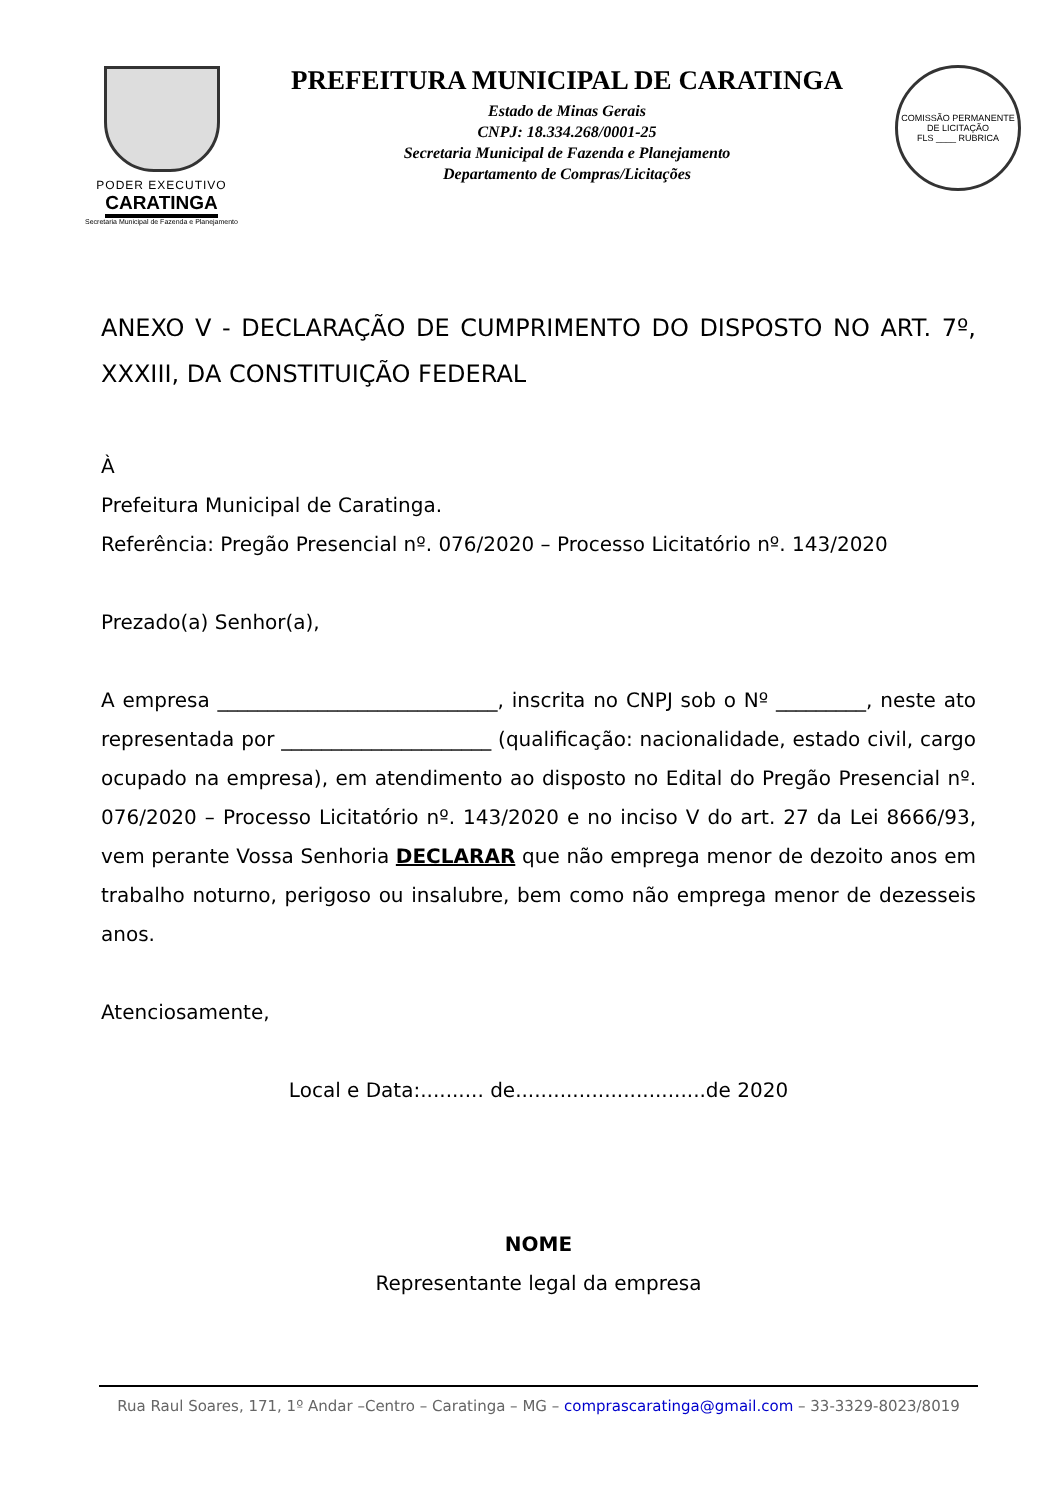PODER EXECUTIVO
CARATINGA
Secretaria Municipal de Fazenda e Planejamento
PREFEITURA MUNICIPAL DE CARATINGA
Estado de Minas Gerais
CNPJ: 18.334.268/0001-25
Secretaria Municipal de Fazenda e Planejamento
Departamento de Compras/Licitações
COMISSÃO PERMANENTE DE LICITAÇÃO
FLS ____ RUBRICA
ANEXO V - DECLARAÇÃO DE CUMPRIMENTO DO DISPOSTO NO ART. 7º, XXXIII, DA CONSTITUIÇÃO FEDERAL
À
Prefeitura Municipal de Caratinga.
Referência: Pregão Presencial nº. 076/2020 – Processo Licitatório nº. 143/2020
Prezado(a) Senhor(a),
A empresa ____________________________, inscrita no CNPJ sob o Nº _________, neste ato representada por _____________________ (qualificação: nacionalidade, estado civil, cargo ocupado na empresa), em atendimento ao disposto no Edital do Pregão Presencial nº. 076/2020 – Processo Licitatório nº. 143/2020 e no inciso V do art. 27 da Lei 8666/93, vem perante Vossa Senhoria DECLARAR que não emprega menor de dezoito anos em trabalho noturno, perigoso ou insalubre, bem como não emprega menor de dezesseis anos.
Atenciosamente,
Local e Data:.......... de..............................de 2020
NOME
Representante legal da empresa
Rua Raul Soares, 171, 1º Andar –Centro – Caratinga – MG – comprascaratinga@gmail.com – 33-3329-8023/8019